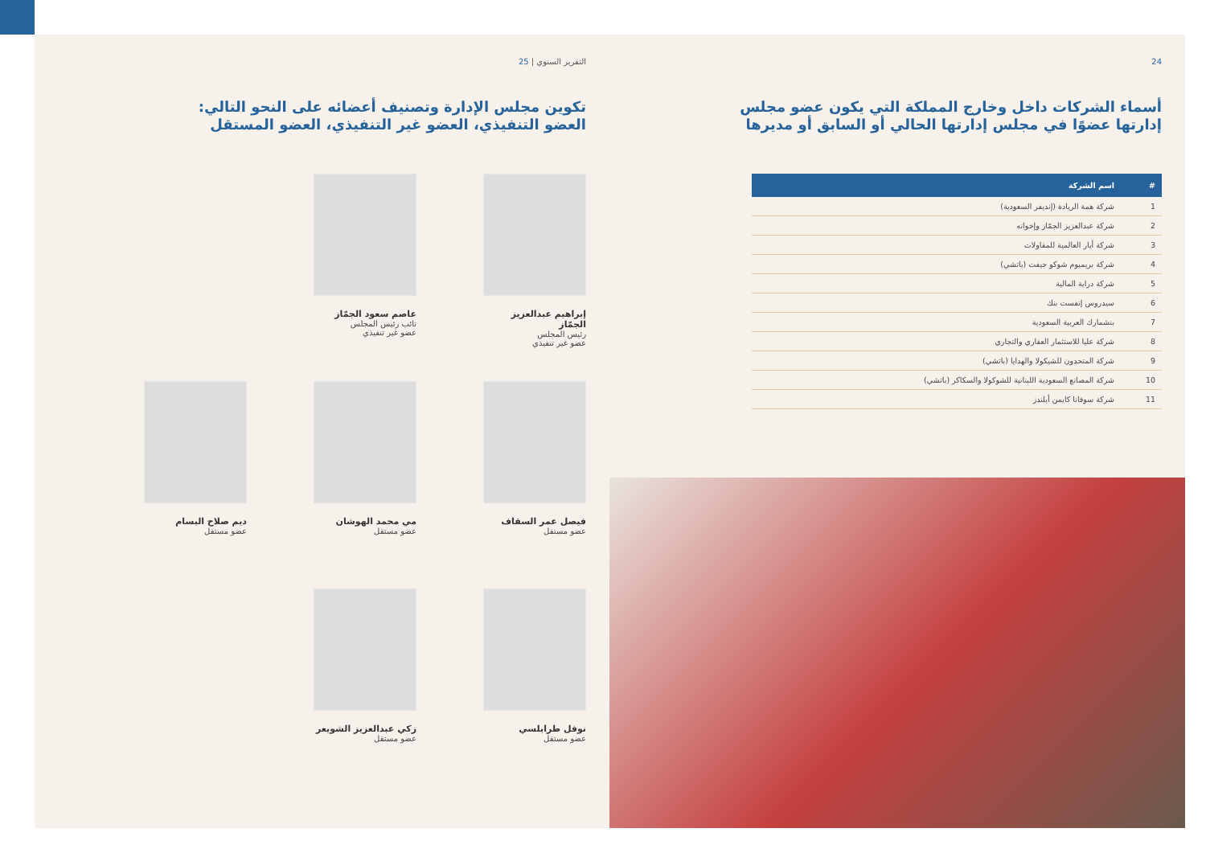التقرير السنوي | 25
تكوين مجلس الإدارة وتصنيف أعضائه على النحو التالي:
العضو التنفيذي، العضو غير التنفيذي، العضو المستقل
إبراهيم عبدالعزيز الجمّاز
رئيس المجلس
عضو غير تنفيذي
عاصم سعود الجمّاز
نائب رئيس المجلس
عضو غير تنفيذي
فيصل عمر السقاف
عضو مستقل
مي محمد الهوشان
عضو مستقل
ديم صلاح البسام
عضو مستقل
نوفل طرابلسي
عضو مستقل
زكي عبدالعزيز الشويعر
عضو مستقل
24
أسماء الشركات داخل وخارج المملكة التي يكون عضو مجلس
إدارتها عضوًا في مجلس إدارتها الحالي أو السابق أو مديرها
| # | اسم الشركة |
| --- | --- |
| 1 | شركة همة الريادة (إنديفر السعودية) |
| 2 | شركة عبدالعزيز الجمّاز وإخوانه |
| 3 | شركة أيار العالمية للمقاولات |
| 4 | شركة بريميوم شوكو جيفت (باتشي) |
| 5 | شركة دراية المالية |
| 6 | سيدروس إنفست بنك |
| 7 | بنشمارك العربية السعودية |
| 8 | شركة عليا للاستثمار العقاري والتجاري |
| 9 | شركة المتحدون للشيكولا والهدايا (باتشي) |
| 10 | شركة المصانع السعودية اللبنانية للشوكولا والسكاكر (باتشي) |
| 11 | شركة سوفانا كايمن أيلندز |